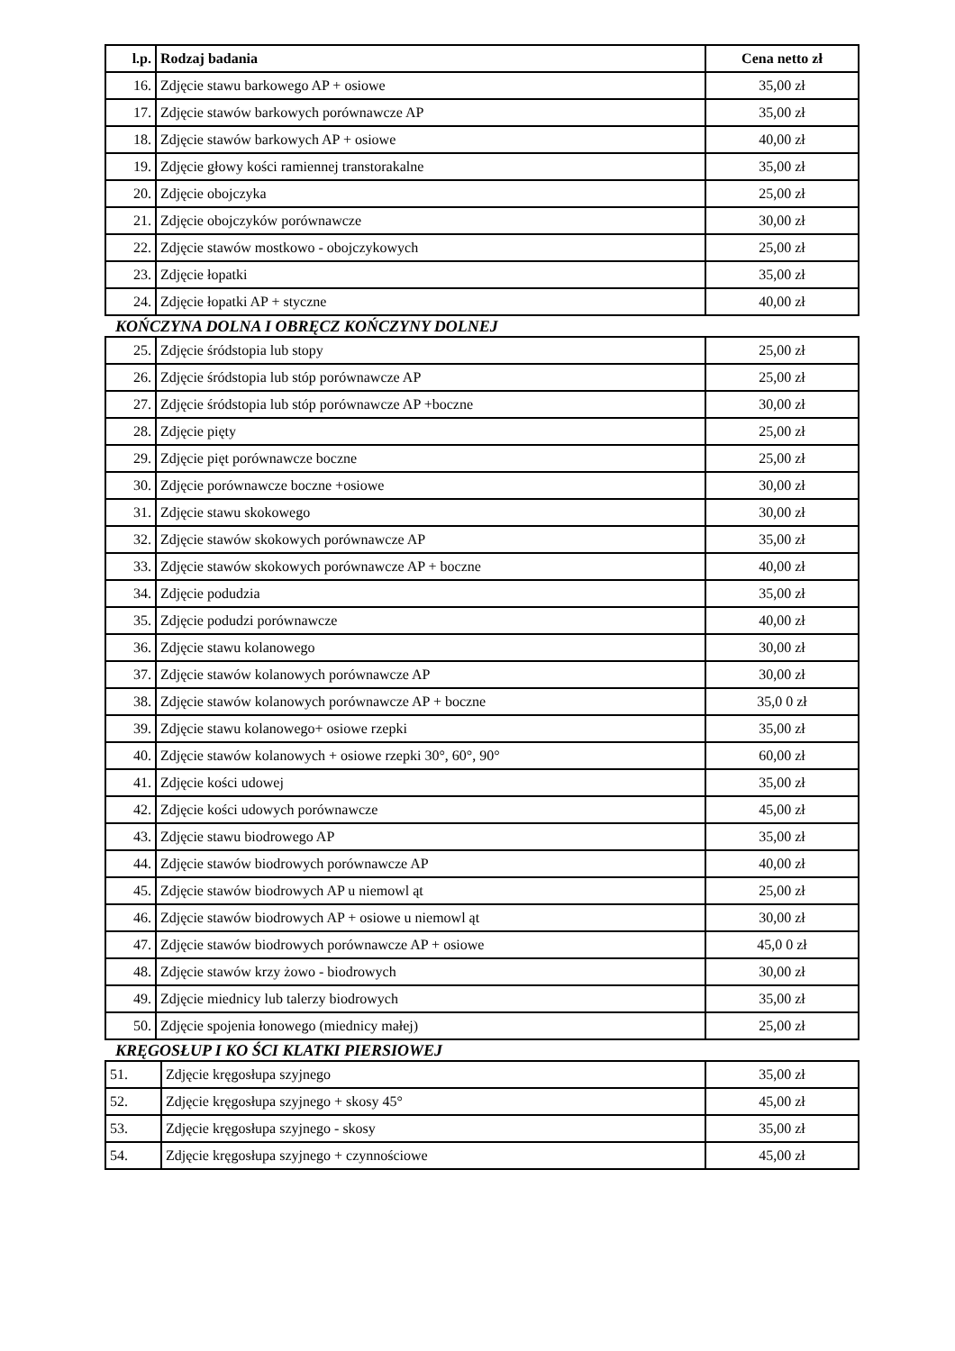| l.p. | Rodzaj badania | Cena netto zł |
| --- | --- | --- |
| 16. | Zdjęcie stawu barkowego AP + osiowe | 35,00 zł |
| 17. | Zdjęcie stawów barkowych porównawcze AP | 35,00 zł |
| 18. | Zdjęcie stawów barkowych AP + osiowe | 40,00 zł |
| 19. | Zdjęcie głowy kości ramiennej transtorakalne | 35,00 zł |
| 20. | Zdjęcie obojczyka | 25,00 zł |
| 21. | Zdjęcie obojczyków porównawcze | 30,00 zł |
| 22. | Zdjęcie stawów mostkowo - obojczykowych | 25,00 zł |
| 23. | Zdjęcie łopatki | 35,00 zł |
| 24. | Zdjęcie łopatki AP + styczne | 40,00 zł |
KOŃCZYNA DOLNA I OBRĘCZ KOŃCZYNY DOLNEJ
| 25. | Zdjęcie śródstopia lub stopy | 25,00 zł |
| 26. | Zdjęcie śródstopia lub stóp porównawcze AP | 25,00 zł |
| 27. | Zdjęcie śródstopia lub stóp porównawcze AP +boczne | 30,00 zł |
| 28. | Zdjęcie pięty | 25,00 zł |
| 29. | Zdjęcie pięt porównawcze boczne | 25,00 zł |
| 30. | Zdjęcie porównawcze boczne +osiowe | 30,00 zł |
| 31. | Zdjęcie stawu skokowego | 30,00 zł |
| 32. | Zdjęcie stawów skokowych porównawcze AP | 35,00 zł |
| 33. | Zdjęcie stawów skokowych porównawcze AP + boczne | 40,00 zł |
| 34. | Zdjęcie podudzia | 35,00 zł |
| 35. | Zdjęcie podudzi porównawcze | 40,00 zł |
| 36. | Zdjęcie stawu kolanowego | 30,00 zł |
| 37. | Zdjęcie stawów kolanowych porównawcze AP | 30,00 zł |
| 38. | Zdjęcie stawów kolanowych porównawcze AP + boczne | 35,0 0 zł |
| 39. | Zdjęcie stawu kolanowego+ osiowe rzepki | 35,00 zł |
| 40. | Zdjęcie stawów kolanowych + osiowe rzepki 30°, 60°, 90° | 60,00 zł |
| 41. | Zdjęcie kości udowej | 35,00 zł |
| 42. | Zdjęcie kości udowych porównawcze | 45,00 zł |
| 43. | Zdjęcie stawu biodrowego AP | 35,00 zł |
| 44. | Zdjęcie stawów biodrowych porównawcze AP | 40,00 zł |
| 45. | Zdjęcie stawów biodrowych AP u niemowl ąt | 25,00 zł |
| 46. | Zdjęcie stawów biodrowych AP + osiowe u niemowl ąt | 30,00 zł |
| 47. | Zdjęcie stawów biodrowych porównawcze AP + osiowe | 45,0 0 zł |
| 48. | Zdjęcie stawów krzy żowo - biodrowych | 30,00 zł |
| 49. | Zdjęcie miednicy lub talerzy biodrowych | 35,00 zł |
| 50. | Zdjęcie spojenia łonowego (miednicy małej) | 25,00 zł |
KRĘGOSŁUP I KO ŚCI KLATKI PIERSIOWEJ
| 51. | Zdjęcie kręgosłupa szyjnego | 35,00 zł |
| 52. | Zdjęcie kręgosłupa szyjnego + skosy 45° | 45,00 zł |
| 53. | Zdjęcie kręgosłupa szyjnego - skosy | 35,00 zł |
| 54. | Zdjęcie kręgosłupa szyjnego + czynnościowe | 45,00 zł |